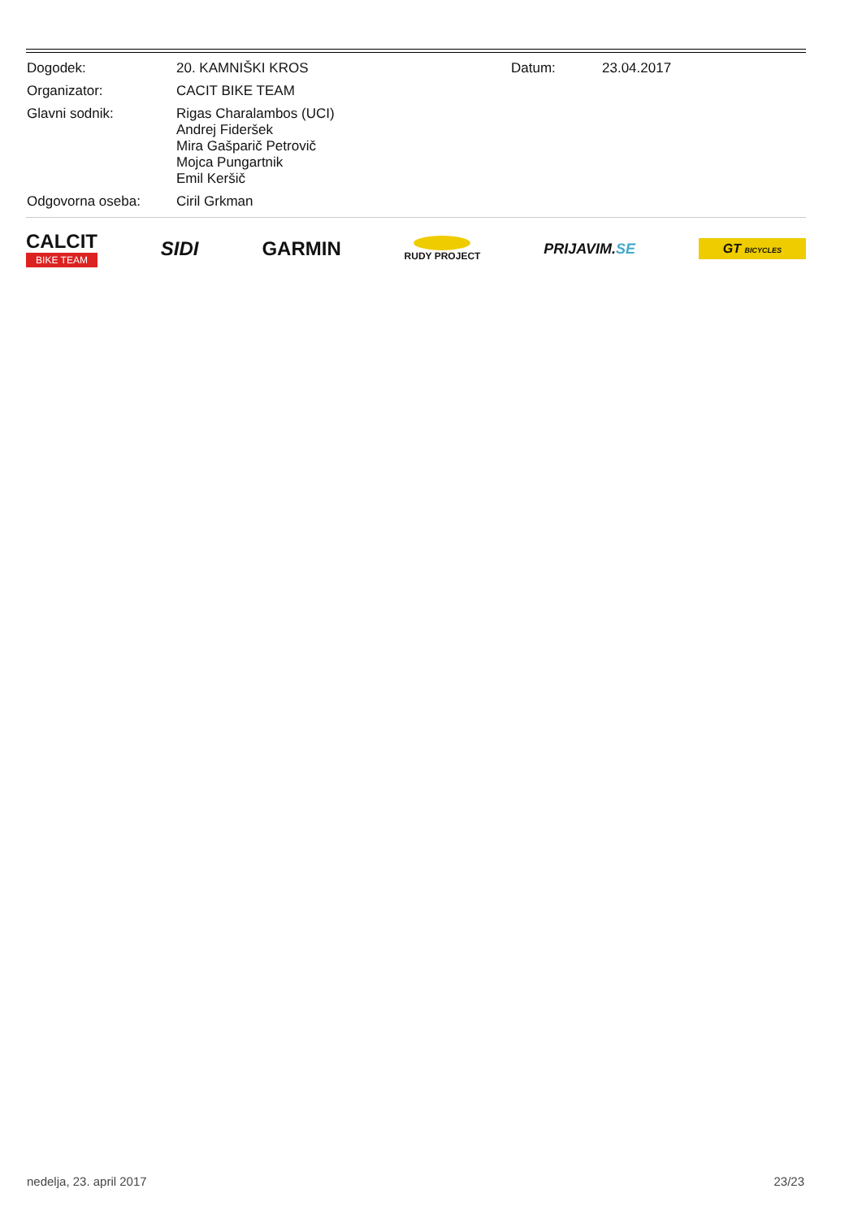| Dogodek: | 20. KAMNIŠKI KROS | Datum: | 23.04.2017 |
| Organizator: | CACIT BIKE TEAM | | |
| Glavni sodnik: | Rigas Charalambos (UCI) Andrej Fideršek Mira Gašparič Petrovič Mojca Pungartnik Emil Keršič | | |
| Odgovorna oseba: | Ciril Grkman | | |
CALCIT
BIKE TEAM
SIDI GARMIN
RUDY PROJECT
PRIJAVIM.SE
GT BICYCLES
nedelja, 23. april 2017 23/23